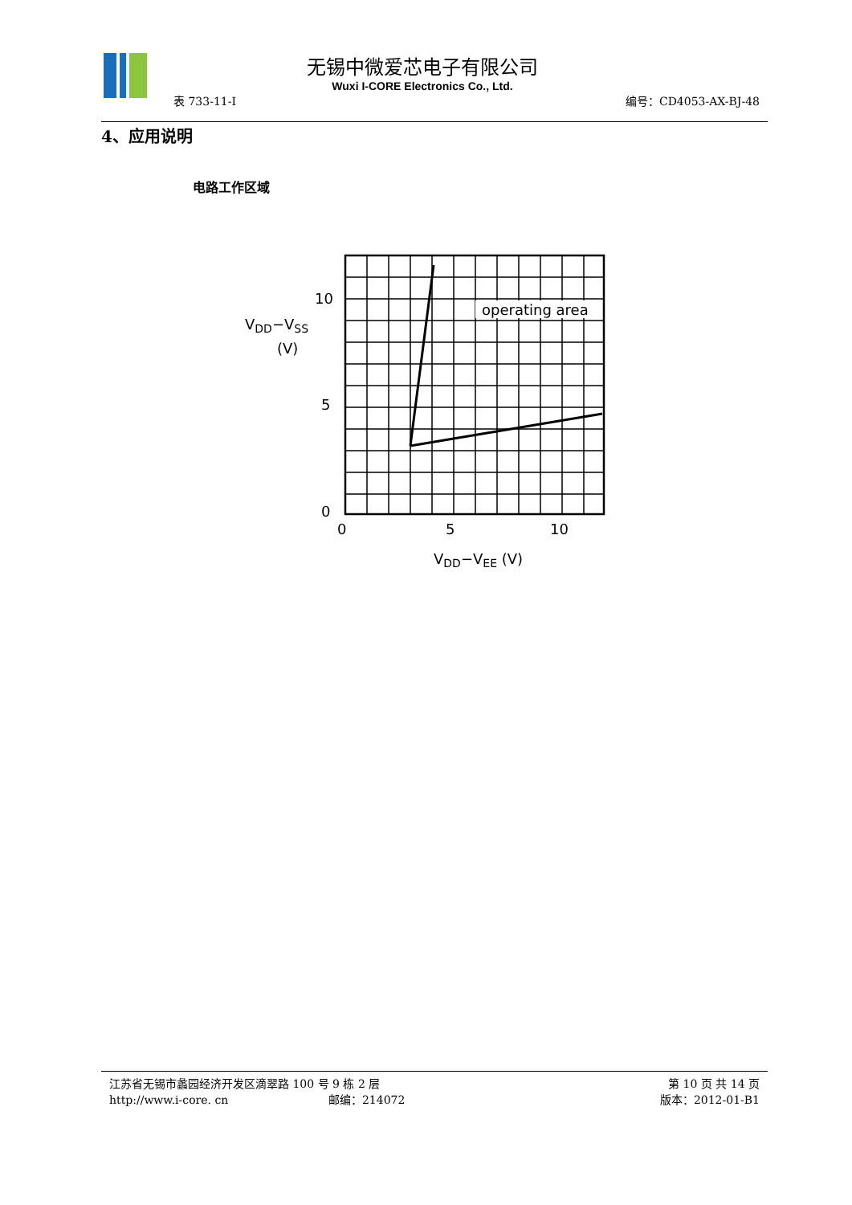无锡中微爱芯电子有限公司
Wuxi I-CORE Electronics Co., Ltd.
表 733-11-I 编号：CD4053-AX-BJ-48
4、应用说明
电路工作区域
operating area
10
5
0
VDD−VSS
(V)
0
5
10
VDD−VEE (V)
江苏省无锡市蠡园经济开发区滴翠路 100 号 9 栋 2 层 第 10 页 共 14 页
http://www.i-core. cn 邮编：214072 版本：2012-01-B1